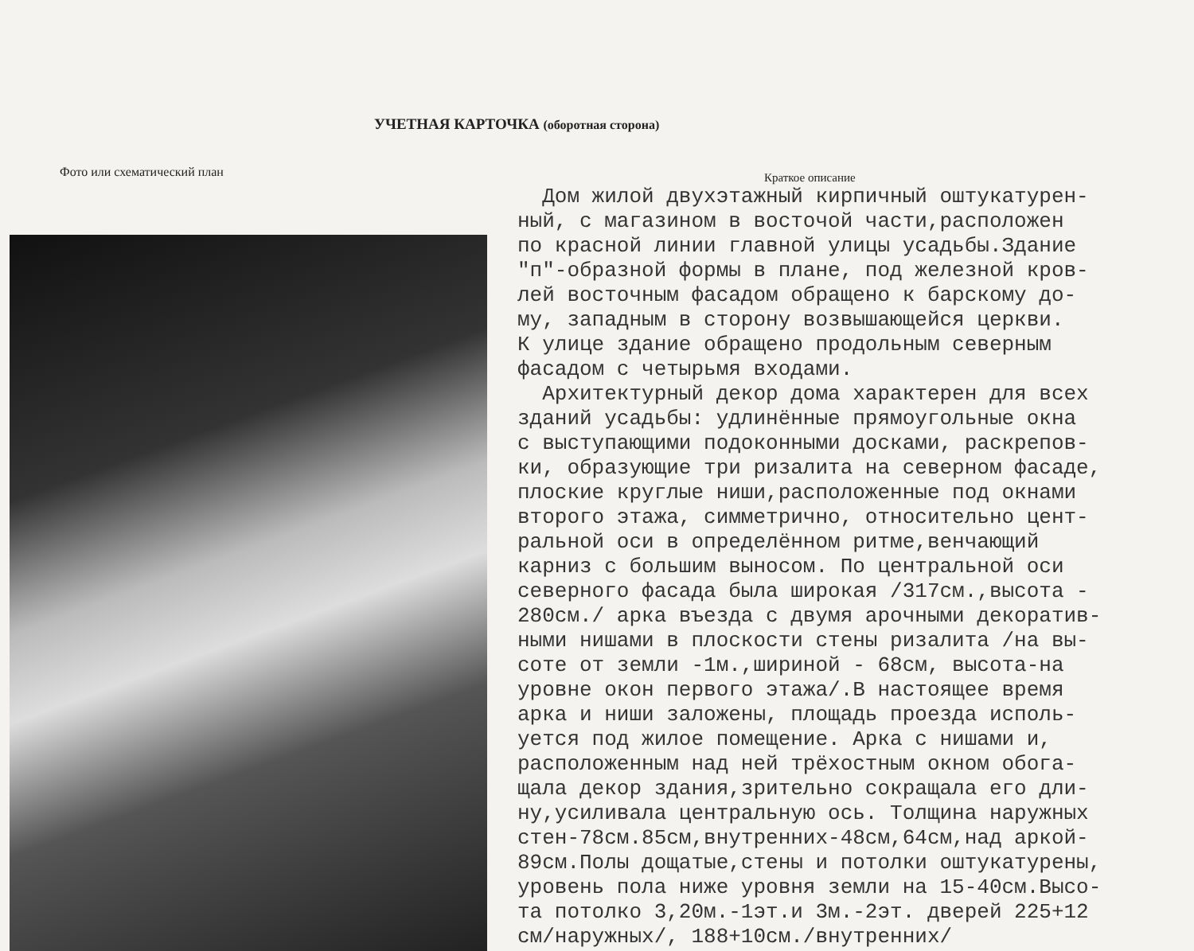УЧЕТНАЯ КАРТОЧКА (оборотная сторона)
Фото или схематический план
Краткое описание
Дом жилой двухэтажный кирпичный оштукатурен- ный, с магазином в восточой части,расположен по красной линии главной улицы усадьбы.Здание "п"-образной формы в плане, под железной кров- лей восточным фасадом обращено к барскому до- му, западным в сторону возвышающейся церкви. К улице здание обращено продольным северным фасадом с четырьмя входами. Архитектурный декор дома характерен для всех зданий усадьбы: удлинённые прямоугольные окна с выступающими подоконными досками, раскрепов- ки, образующие три ризалита на северном фасаде, плоские круглые ниши,расположенные под окнами второго этажа, симметрично, относительно цент- ральной оси в определённом ритме,венчающий карниз с большим выносом. По центральной оси северного фасада была широкая /317см.,высота - 280см./ арка въезда с двумя арочными декоратив- ными нишами в плоскости стены ризалита /на вы- соте от земли -1м.,шириной - 68см, высота-на уровне окон первого этажа/.В настоящее время арка и ниши заложены, площадь проезда исполь- уется под жилое помещение. Арка с нишами и, расположенным над ней трёхостным окном обога- щала декор здания,зрительно сокращала его дли- ну,усиливала центральную ось. Толщина наружных стен-78см.85см,внутренних-48см,64см,над аркой- 89см.Полы дощатые,стены и потолки оштукатурены, уровень пола ниже уровня земли на 15-40см.Высо- та потолко 3,20м.-1эт.и 3м.-2эт. дверей 225+12 см/наружных/, 188+10см./внутренних/